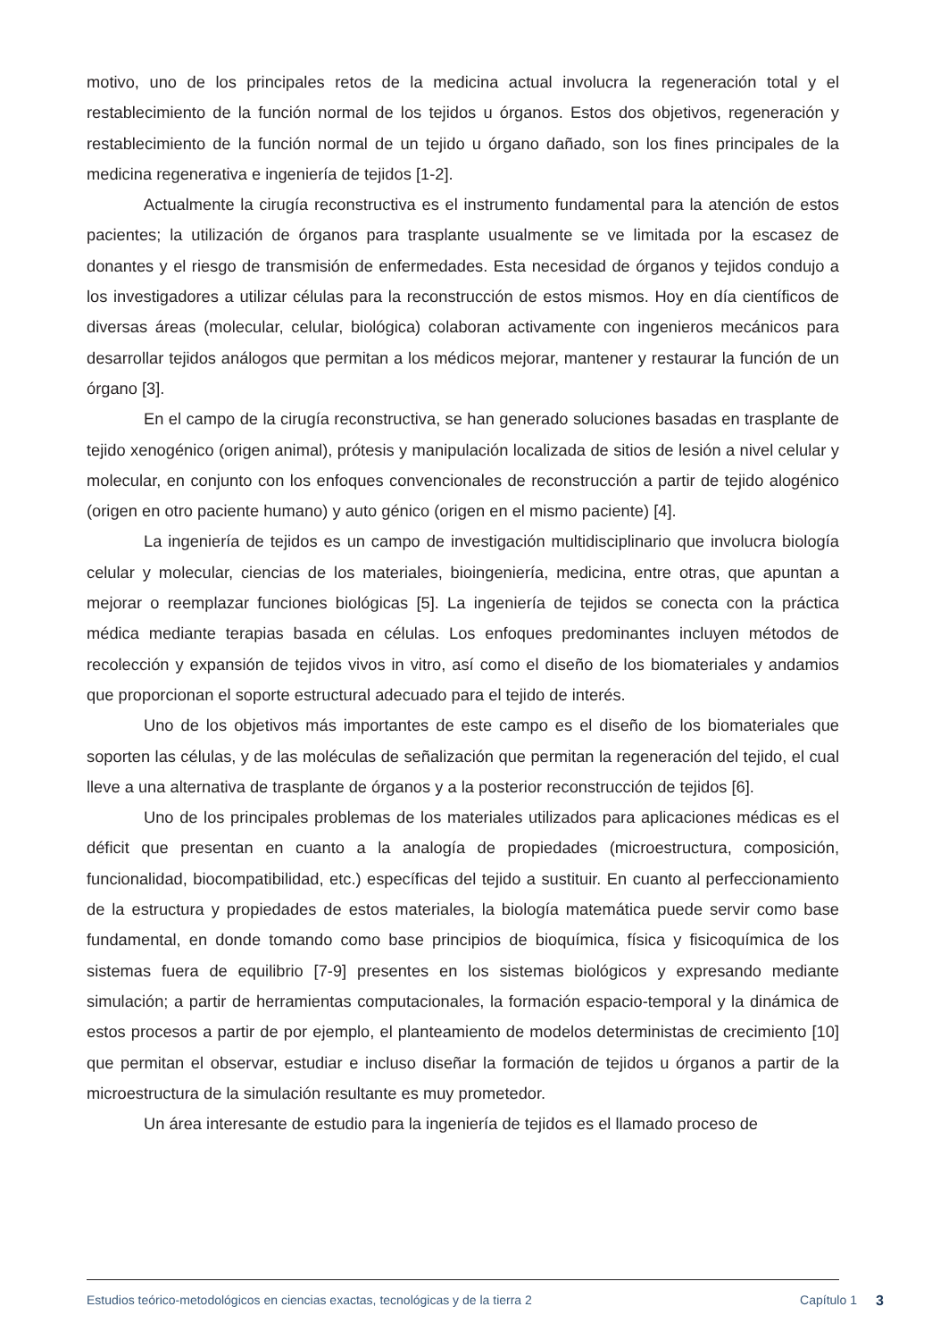motivo, uno de los principales retos de la medicina actual involucra la regeneración total y el restablecimiento de la función normal de los tejidos u órganos. Estos dos objetivos, regeneración y restablecimiento de la función normal de un tejido u órgano dañado, son los fines principales de la medicina regenerativa e ingeniería de tejidos [1-2].
Actualmente la cirugía reconstructiva es el instrumento fundamental para la atención de estos pacientes; la utilización de órganos para trasplante usualmente se ve limitada por la escasez de donantes y el riesgo de transmisión de enfermedades. Esta necesidad de órganos y tejidos condujo a los investigadores a utilizar células para la reconstrucción de estos mismos. Hoy en día científicos de diversas áreas (molecular, celular, biológica) colaboran activamente con ingenieros mecánicos para desarrollar tejidos análogos que permitan a los médicos mejorar, mantener y restaurar la función de un órgano [3].
En el campo de la cirugía reconstructiva, se han generado soluciones basadas en trasplante de tejido xenogénico (origen animal), prótesis y manipulación localizada de sitios de lesión a nivel celular y molecular, en conjunto con los enfoques convencionales de reconstrucción a partir de tejido alogénico (origen en otro paciente humano) y auto génico (origen en el mismo paciente) [4].
La ingeniería de tejidos es un campo de investigación multidisciplinario que involucra biología celular y molecular, ciencias de los materiales, bioingeniería, medicina, entre otras, que apuntan a mejorar o reemplazar funciones biológicas [5]. La ingeniería de tejidos se conecta con la práctica médica mediante terapias basada en células. Los enfoques predominantes incluyen métodos de recolección y expansión de tejidos vivos in vitro, así como el diseño de los biomateriales y andamios que proporcionan el soporte estructural adecuado para el tejido de interés.
Uno de los objetivos más importantes de este campo es el diseño de los biomateriales que soporten las células, y de las moléculas de señalización que permitan la regeneración del tejido, el cual lleve a una alternativa de trasplante de órganos y a la posterior reconstrucción de tejidos [6].
Uno de los principales problemas de los materiales utilizados para aplicaciones médicas es el déficit que presentan en cuanto a la analogía de propiedades (microestructura, composición, funcionalidad, biocompatibilidad, etc.) específicas del tejido a sustituir. En cuanto al perfeccionamiento de la estructura y propiedades de estos materiales, la biología matemática puede servir como base fundamental, en donde tomando como base principios de bioquímica, física y fisicoquímica de los sistemas fuera de equilibrio [7-9] presentes en los sistemas biológicos y expresando mediante simulación; a partir de herramientas computacionales, la formación espacio-temporal y la dinámica de estos procesos a partir de por ejemplo, el planteamiento de modelos deterministas de crecimiento [10] que permitan el observar, estudiar e incluso diseñar la formación de tejidos u órganos a partir de la microestructura de la simulación resultante es muy prometedor.
Un área interesante de estudio para la ingeniería de tejidos es el llamado proceso de
Estudios teórico-metodológicos en ciencias exactas, tecnológicas y de la tierra 2 Capítulo 1 3